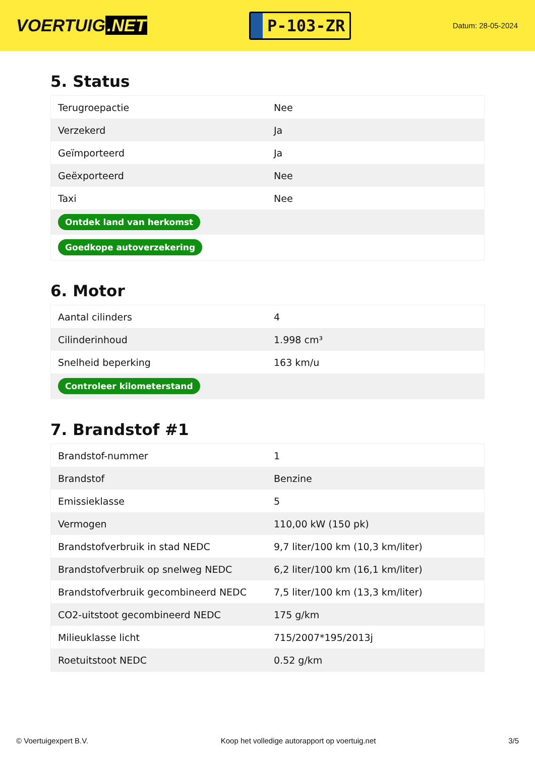VOERTUIG.NET
P-103-ZR
Datum: 28-05-2024
5. Status
| Terugroepactie | Nee |
| Verzekerd | Ja |
| Geïmporteerd | Ja |
| Geëxporteerd | Nee |
| Taxi | Nee |
| Ontdek land van herkomst | |
| Goedkope autoverzekering | |
6. Motor
| Aantal cilinders | 4 |
| Cilinderinhoud | 1.998 cm³ |
| Snelheid beperking | 163 km/u |
| Controleer kilometerstand | |
7. Brandstof #1
| Brandstof-nummer | 1 |
| Brandstof | Benzine |
| Emissieklasse | 5 |
| Vermogen | 110,00 kW (150 pk) |
| Brandstofverbruik in stad NEDC | 9,7 liter/100 km (10,3 km/liter) |
| Brandstofverbruik op snelweg NEDC | 6,2 liter/100 km (16,1 km/liter) |
| Brandstofverbruik gecombineerd NEDC | 7,5 liter/100 km (13,3 km/liter) |
| CO2-uitstoot gecombineerd NEDC | 175 g/km |
| Milieuklasse licht | 715/2007*195/2013j |
| Roetuitstoot NEDC | 0.52 g/km |
© Voertuigexpert B.V. Koop het volledige autorapport op voertuig.net 3/5